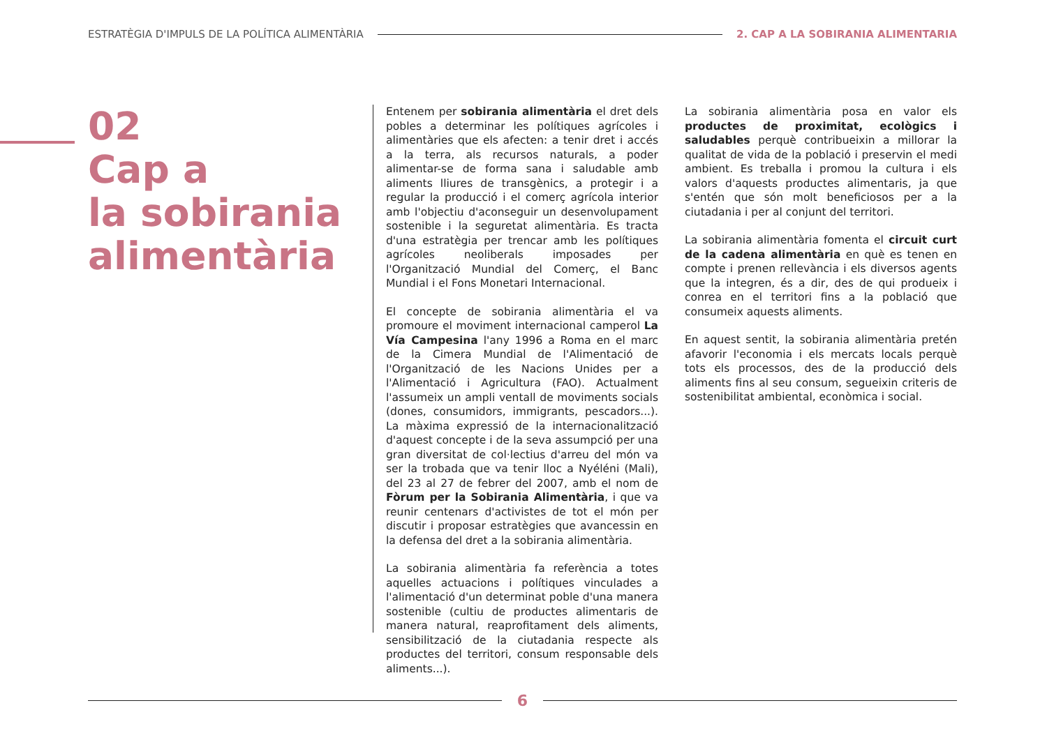ESTRATÈGIA D'IMPULS DE LA POLÍTICA ALIMENTÀRIA
2. CAP A LA SOBIRANIA ALIMENTARIA
02
Cap a
la sobirania
alimentària
Entenem per sobirania alimentària el dret dels pobles a determinar les polítiques agrícoles i alimentàries que els afecten: a tenir dret i accés a la terra, als recursos naturals, a poder alimentar-se de forma sana i saludable amb aliments lliures de transgènics, a protegir i a regular la producció i el comerç agrícola interior amb l'objectiu d'aconseguir un desenvolupament sostenible i la seguretat alimentària. Es tracta d'una estratègia per trencar amb les polítiques agrícoles neoliberals imposades per l'Organització Mundial del Comerç, el Banc Mundial i el Fons Monetari Internacional.
El concepte de sobirania alimentària el va promoure el moviment internacional camperol La Vía Campesina l'any 1996 a Roma en el marc de la Cimera Mundial de l'Alimentació de l'Organització de les Nacions Unides per a l'Alimentació i Agricultura (FAO). Actualment l'assumeix un ampli ventall de moviments socials (dones, consumidors, immigrants, pescadors...). La màxima expressió de la internacionalització d'aquest concepte i de la seva assumpció per una gran diversitat de col·lectius d'arreu del món va ser la trobada que va tenir lloc a Nyéléni (Mali), del 23 al 27 de febrer del 2007, amb el nom de Fòrum per la Sobirania Alimentària, i que va reunir centenars d'activistes de tot el món per discutir i proposar estratègies que avancessin en la defensa del dret a la sobirania alimentària.
La sobirania alimentària fa referència a totes aquelles actuacions i polítiques vinculades a l'alimentació d'un determinat poble d'una manera sostenible (cultiu de productes alimentaris de manera natural, reaprofitament dels aliments, sensibilització de la ciutadania respecte als productes del territori, consum responsable dels aliments...).
La sobirania alimentària posa en valor els productes de proximitat, ecològics i saludables perquè contribueixin a millorar la qualitat de vida de la població i preservin el medi ambient. Es treballa i promou la cultura i els valors d'aquests productes alimentaris, ja que s'entén que són molt beneficiosos per a la ciutadania i per al conjunt del territori.
La sobirania alimentària fomenta el circuit curt de la cadena alimentària en què es tenen en compte i prenen rellevància i els diversos agents que la integren, és a dir, des de qui produeix i conrea en el territori fins a la població que consumeix aquests aliments.
En aquest sentit, la sobirania alimentària pretén afavorir l'economia i els mercats locals perquè tots els processos, des de la producció dels aliments fins al seu consum, segueixin criteris de sostenibilitat ambiental, econòmica i social.
6